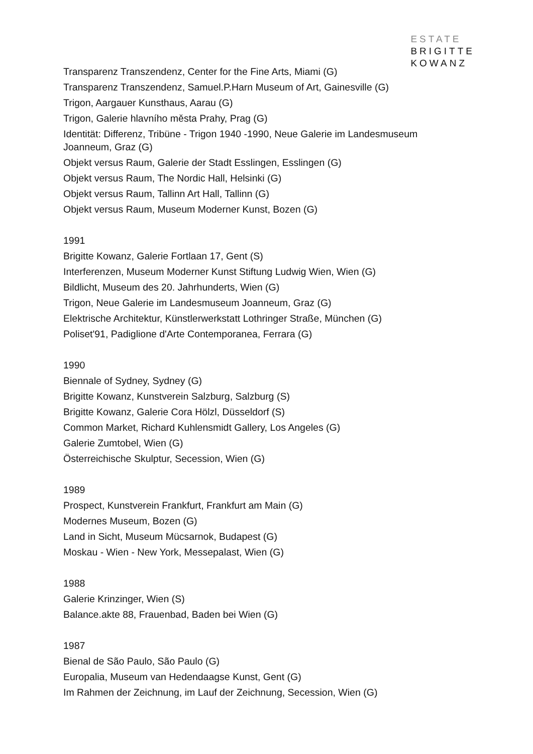ESTATE
BRIGITTE
KOWANZ
Transparenz Transzendenz, Center for the Fine Arts, Miami (G)
Transparenz Transzendenz, Samuel.P.Harn Museum of Art, Gainesville (G)
Trigon, Aargauer Kunsthaus, Aarau (G)
Trigon, Galerie hlavního města Prahy, Prag (G)
Identität: Differenz, Tribüne - Trigon 1940 -1990, Neue Galerie im Landesmuseum Joanneum, Graz (G)
Objekt versus Raum, Galerie der Stadt Esslingen, Esslingen (G)
Objekt versus Raum, The Nordic Hall, Helsinki (G)
Objekt versus Raum, Tallinn Art Hall, Tallinn (G)
Objekt versus Raum, Museum Moderner Kunst, Bozen (G)
1991
Brigitte Kowanz, Galerie Fortlaan 17, Gent (S)
Interferenzen, Museum Moderner Kunst Stiftung Ludwig Wien, Wien (G)
Bildlicht, Museum des 20. Jahrhunderts, Wien (G)
Trigon, Neue Galerie im Landesmuseum Joanneum, Graz (G)
Elektrische Architektur, Künstlerwerkstatt Lothringer Straße, München (G)
Poliset'91, Padiglione d'Arte Contemporanea, Ferrara (G)
1990
Biennale of Sydney, Sydney (G)
Brigitte Kowanz, Kunstverein Salzburg, Salzburg (S)
Brigitte Kowanz, Galerie Cora Hölzl, Düsseldorf (S)
Common Market, Richard Kuhlensmidt Gallery, Los Angeles (G)
Galerie Zumtobel, Wien (G)
Österreichische Skulptur, Secession, Wien (G)
1989
Prospect, Kunstverein Frankfurt, Frankfurt am Main (G)
Modernes Museum, Bozen (G)
Land in Sicht, Museum Mücsarnok, Budapest (G)
Moskau - Wien - New York, Messepalast, Wien (G)
1988
Galerie Krinzinger, Wien (S)
Balance.akte 88, Frauenbad, Baden bei Wien (G)
1987
Bienal de São Paulo, São Paulo (G)
Europalia, Museum van Hedendaagse Kunst, Gent (G)
Im Rahmen der Zeichnung, im Lauf der Zeichnung, Secession, Wien (G)